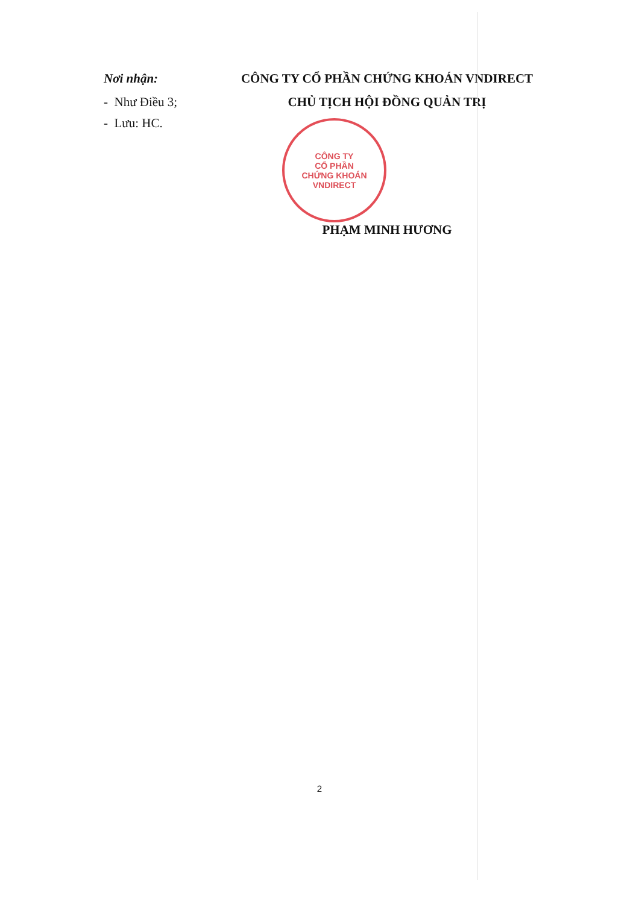Nơi nhận:
- Như Điều 3;
- Lưu: HC.
CÔNG TY CỔ PHẦN CHỨNG KHOÁN VNDIRECT
CHỦ TỊCH HỘI ĐỒNG QUẢN TRỊ
CÔNG TY
CỔ PHẦN
CHỨNG KHOÁN
VNDIRECT
PHẠM MINH HƯƠNG
2